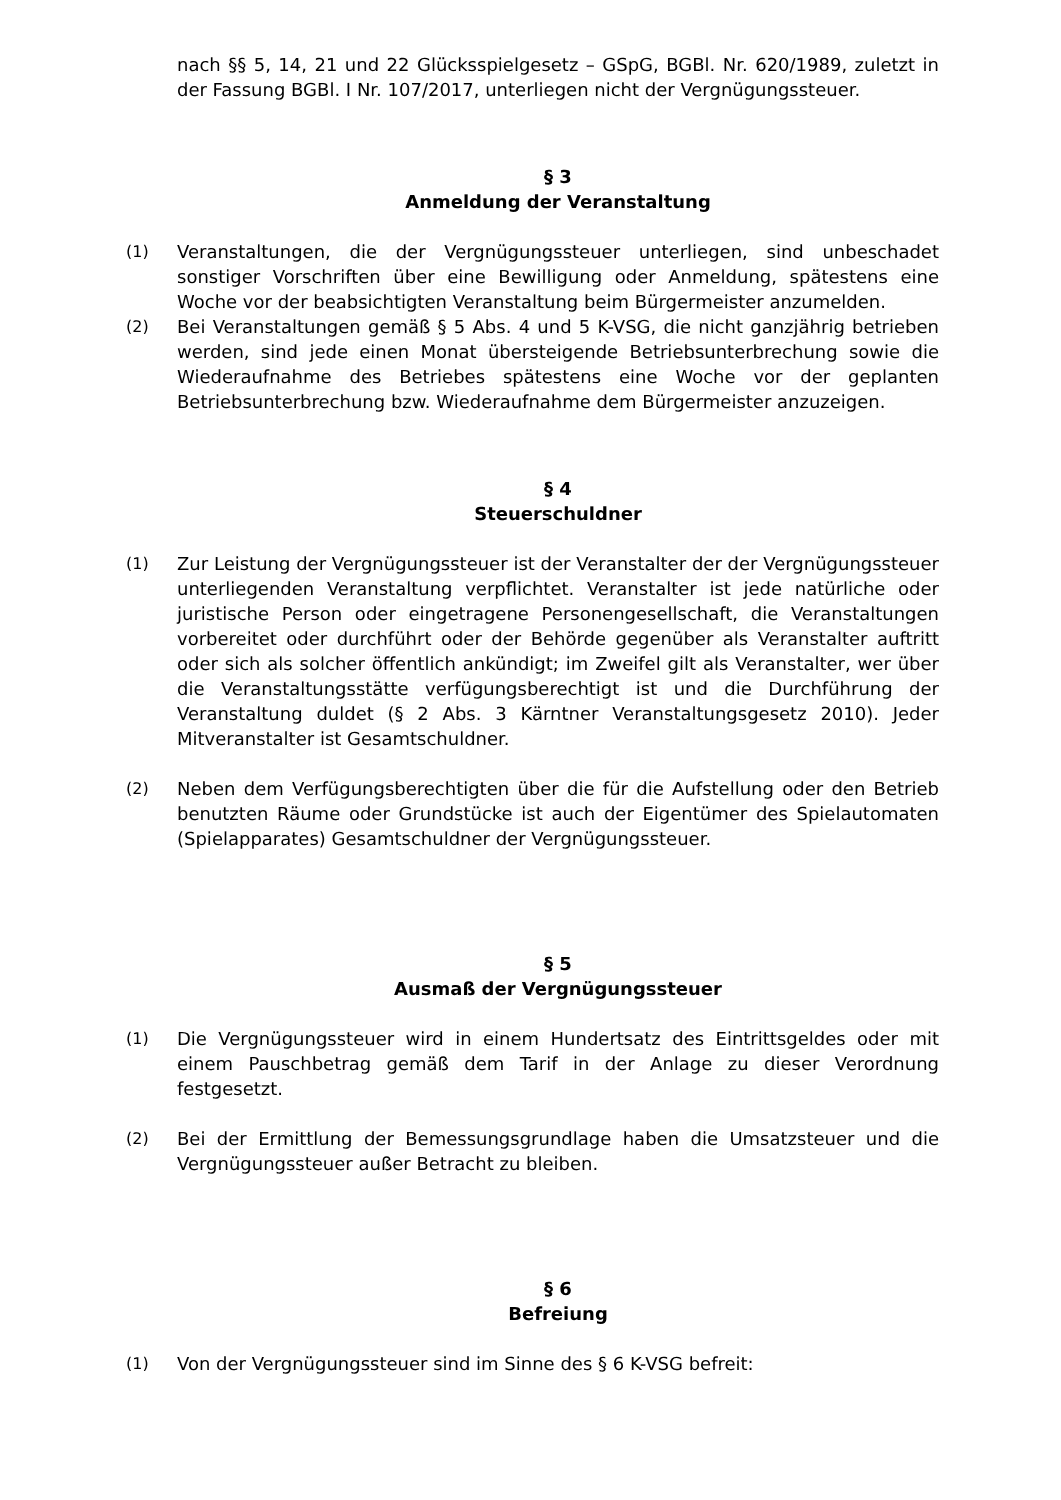nach §§ 5, 14, 21 und 22 Glücksspielgesetz – GSpG, BGBl. Nr. 620/1989, zuletzt in der Fassung BGBl. I Nr. 107/2017, unterliegen nicht der Vergnügungssteuer.
§ 3
Anmeldung der Veranstaltung
(1) Veranstaltungen, die der Vergnügungssteuer unterliegen, sind unbeschadet sonstiger Vorschriften über eine Bewilligung oder Anmeldung, spätestens eine Woche vor der beabsichtigten Veranstaltung beim Bürgermeister anzumelden.
(2) Bei Veranstaltungen gemäß § 5 Abs. 4 und 5 K-VSG, die nicht ganzjährig betrieben werden, sind jede einen Monat übersteigende Betriebsunterbrechung sowie die Wiederaufnahme des Betriebes spätestens eine Woche vor der geplanten Betriebsunterbrechung bzw. Wiederaufnahme dem Bürgermeister anzuzeigen.
§ 4
Steuerschuldner
(1) Zur Leistung der Vergnügungssteuer ist der Veranstalter der der Vergnügungssteuer unterliegenden Veranstaltung verpflichtet. Veranstalter ist jede natürliche oder juristische Person oder eingetragene Personengesellschaft, die Veranstaltungen vorbereitet oder durchführt oder der Behörde gegenüber als Veranstalter auftritt oder sich als solcher öffentlich ankündigt; im Zweifel gilt als Veranstalter, wer über die Veranstaltungsstätte verfügungsberechtigt ist und die Durchführung der Veranstaltung duldet (§ 2 Abs. 3 Kärntner Veranstaltungsgesetz 2010). Jeder Mitveranstalter ist Gesamtschuldner.
(2) Neben dem Verfügungsberechtigten über die für die Aufstellung oder den Betrieb benutzten Räume oder Grundstücke ist auch der Eigentümer des Spielautomaten (Spielapparates) Gesamtschuldner der Vergnügungssteuer.
§ 5
Ausmaß der Vergnügungssteuer
(1) Die Vergnügungssteuer wird in einem Hundertsatz des Eintrittsgeldes oder mit einem Pauschbetrag gemäß dem Tarif in der Anlage zu dieser Verordnung festgesetzt.
(2) Bei der Ermittlung der Bemessungsgrundlage haben die Umsatzsteuer und die Vergnügungssteuer außer Betracht zu bleiben.
§ 6
Befreiung
(1) Von der Vergnügungssteuer sind im Sinne des § 6 K-VSG befreit: